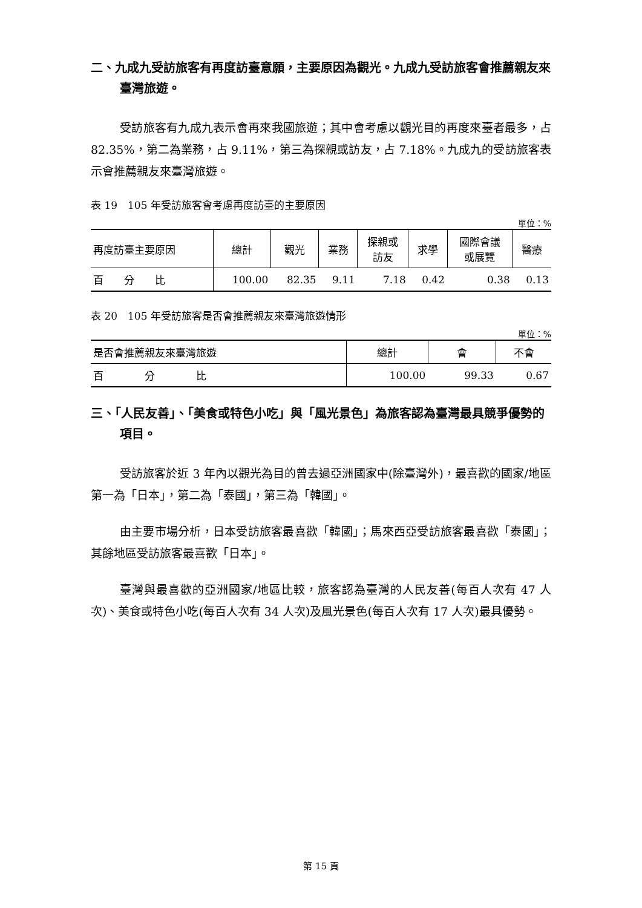二、九成九受訪旅客有再度訪臺意願，主要原因為觀光。九成九受訪旅客會推薦親友來臺灣旅遊。
受訪旅客有九成九表示會再來我國旅遊；其中會考慮以觀光目的再度來臺者最多，占 82.35%，第二為業務，占 9.11%，第三為探親或訪友，占 7.18%。九成九的受訪旅客表示會推薦親友來臺灣旅遊。
表 19　105 年受訪旅客會考慮再度訪臺的主要原因
單位：%
| 再度訪臺主要原因 | 總計 | 觀光 | 業務 | 探親或 訪友 | 求學 | 國際會議 或展覽 | 醫療 |
| --- | --- | --- | --- | --- | --- | --- | --- |
| 百 分 比 | 100.00 | 82.35 | 9.11 | 7.18 | 0.42 | 0.38 | 0.13 |
表 20　105 年受訪旅客是否會推薦親友來臺灣旅遊情形
單位：%
| 是否會推薦親友來臺灣旅遊 | 總計 | 會 | 不會 |
| --- | --- | --- | --- |
| 百 分 比 | 100.00 | 99.33 | 0.67 |
三、「人民友善」、「美食或特色小吃」與「風光景色」為旅客認為臺灣最具競爭優勢的項目。
受訪旅客於近 3 年內以觀光為目的曾去過亞洲國家中(除臺灣外)，最喜歡的國家/地區第一為「日本」，第二為「泰國」，第三為「韓國」。
由主要市場分析，日本受訪旅客最喜歡「韓國」；馬來西亞受訪旅客最喜歡「泰國」；其餘地區受訪旅客最喜歡「日本」。
臺灣與最喜歡的亞洲國家/地區比較，旅客認為臺灣的人民友善(每百人次有 47 人次)、美食或特色小吃(每百人次有 34 人次)及風光景色(每百人次有 17 人次)最具優勢。
第 15 頁